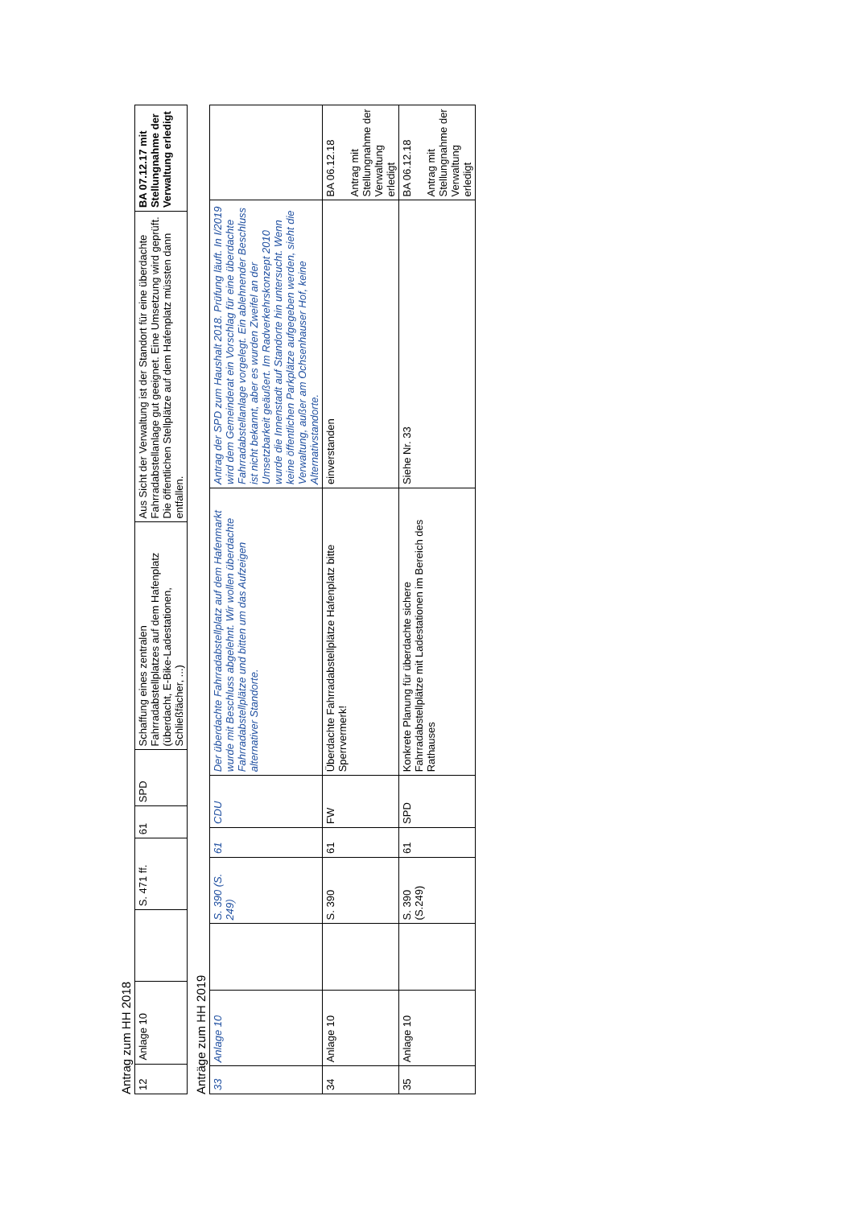Antrag zum HH 2018
| 12 | Anlage 10 | | S. 471 ff. | 61 | SPD | Schaffung eines zentralen Fahrradabstellplatzes auf dem Hafenplatz (überdacht, E-Bike-Ladestationen, Schließfächer, ...) | Aus Sicht der Verwaltung ist der Standort für eine überdachte Fahrradabstellanlage gut geeignet. Eine Umsetzung wird geprüft. Die öffentlichen Stellplätze auf dem Hafenplatz müssten dann entfallen. | BA 07.12.17 mit Stellungnahme der Verwaltung erledigt |
Anträge zum HH 2019
| 33 | Anlage 10 | | S. 390 (S. 249) | 61 | CDU | Der überdachte Fahrradabstellplatz auf dem Hafenmarkt wurde mit Beschluss abgelehnt. Wir wollen überdachte Fahrradabstellplätze und bitten um das Aufzeigen alternativer Standorte. | Antrag der SPD zum Haushalt 2018. Prüfung läuft. In I/2019 wird dem Gemeinderat ein Vorschlag für eine überdachte Fahrradabstellanlage vorgelegt. Ein ablehnender Beschluss ist nicht bekannt, aber es wurden Zweifel an der Umsetzbarkeit geäußert. Im Radverkehrskonzept 2010 wurde die Innenstadt auf Standorte hin untersucht. Wenn keine öffentlichen Parkplätze aufgegeben werden, sieht die Verwaltung, außer am Ochsenhauser Hof, keine Alternativstandorte. | |
| 34 | Anlage 10 | | S. 390 | 61 | FW | Überdachte Fahrradabstellplätze Hafenplatz bitte Sperrvermerk! | einverstanden | BA 06.12.18 Antrag mit Stellungnahme der Verwaltung erledigt |
| 35 | Anlage 10 | | S. 390 (S.249) | 61 | SPD | Konkrete Planung für überdachte sichere Fahrradabstellplätze mit Ladestationen im Bereich des Rathauses | Siehe Nr. 33 | BA 06.12.18 Antrag mit Stellungnahme der Verwaltung erledigt |